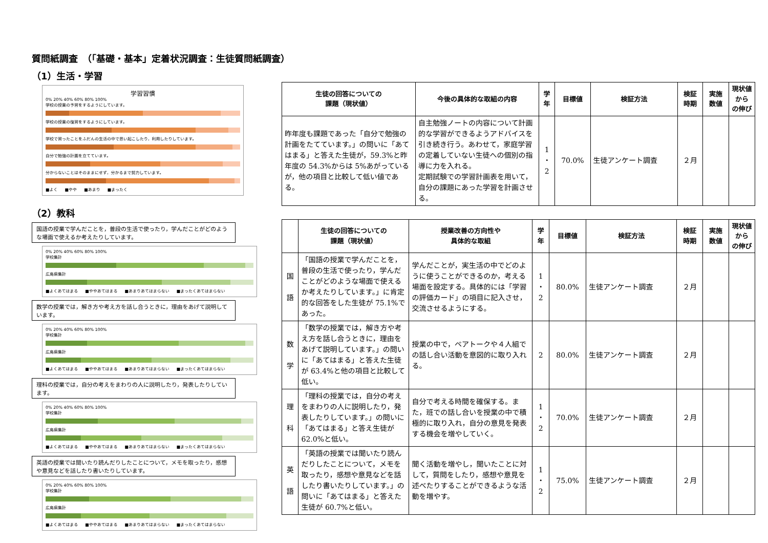質問紙調査　（「基礎・基本」定着状況調査：生徒質問紙調査）
（1）生活・学習
学習習慣
0% 20% 40% 60% 80% 100%
学校の授業の予習をするようにしています。
学校の授業の復習をするようにしています。
学校で習ったことをふだんの生活の中で思い起こしたり，利用したりしています。
自分で勉強の計画を立てています。
分からないことはそのままにせず，分かるまで努力しています。
■よく ■やや ■あまり ■まったく
| 生徒の回答についての 課題（現状値） | 今後の具体的な取組の内容 | 学 年 | 目標値 | 検証方法 | 検証 時期 | 実施 数値 | 現状値から の伸び |
| --- | --- | --- | --- | --- | --- | --- | --- |
| 昨年度も課題であった「自分で勉強の計画をたてています。」の問いに「あてはまる」と答えた生徒が，59.3%と昨年度の 54.3%からは 5%あがっているが，他の項目と比較して低い値である。 | 自主勉強ノートの内容について計画的な学習ができるようアドバイスを引き続き行う。あわせて，家庭学習の定着していない生徒への個別の指導に力を入れる。 定期試験での学習計画表を用いて，自分の課題にあった学習を計画させる。 | 1 ・ 2 | 70.0% | 生徒アンケート調査 | ２月 | | |
（2）教科
国語の授業で学んだことを，普段の生活で使ったり，学んだことがどのような場面で使えるか考えたりしています。
0% 20% 40% 60% 80% 100%
学校集計
広島県集計
■よくあてはまる ■ややあてはまる ■あまりあてはまらない ■まったくあてはまらない
数学の授業では，解き方や考え方を話し合うときに，理由をあげて説明しています。
0% 20% 40% 60% 80% 100%
学校集計
広島県集計
■よくあてはまる ■ややあてはまる ■あまりあてはまらない ■まったくあてはまらない
理科の授業では，自分の考えをまわりの人に説明したり，発表したりしています。
0% 20% 40% 60% 80% 100%
学校集計
広島県集計
■よくあてはまる ■ややあてはまる ■あまりあてはまらない ■まったくあてはまらない
英語の授業では聞いたり読んだりしたことについて，メモを取ったり，感想や意見などを話したり書いたりしています。
0% 20% 40% 60% 80% 100%
学校集計
広島県集計
■よくあてはまる ■ややあてはまる ■あまりあてはまらない ■まったくあてはまらない
| | 生徒の回答についての 課題（現状値） | 授業改善の方向性や 具体的な取組 | 学 年 | 目標値 | 検証方法 | 検証 時期 | 実施 数値 | 現状値から の伸び |
| --- | --- | --- | --- | --- | --- | --- | --- | --- |
| 国 語 | 「国語の授業で学んだことを，普段の生活で使ったり，学んだことがどのような場面で使えるか考えたりしています。」に肯定的な回答をした生徒が 75.1%であった。 | 学んだことが，実生活の中でどのように使うことができるのか，考える場面を設定する。具体的には「学習の評価カード」の項目に記入させ，交流させるようにする。 | 1 ・ 2 | 80.0% | 生徒アンケート調査 | ２月 | | |
| 数 学 | 「数学の授業では，解き方や考え方を話し合うときに，理由をあげて説明しています。」の問いに「あてはまる」と答えた生徒が 63.4%と他の項目と比較して低い。 | 授業の中で，ペアトークや４人組での話し合い活動を意図的に取り入れる。 | 2 | 80.0% | 生徒アンケート調査 | ２月 | | |
| 理 科 | 「理科の授業では，自分の考えをまわりの人に説明したり，発表したりしています。」の問いに「あてはまる」と答え生徒が 62.0%と低い。 | 自分で考える時間を確保する。また，班での話し合いを授業の中で積極的に取り入れ，自分の意見を発表する機会を増やしていく。 | 1 ・ 2 | 70.0% | 生徒アンケート調査 | ２月 | | |
| 英 語 | 「英語の授業では聞いたり読んだりしたことについて，メモを取ったり，感想や意見などを話したり書いたりしています。」の問いに「あてはまる」と答えた生徒が 60.7%と低い。 | 聞く活動を増やし，聞いたことに対して，質問をしたり，感想や意見を述べたりすることができるような活動を増やす。 | 1 ・ 2 | 75.0% | 生徒アンケート調査 | ２月 | | |